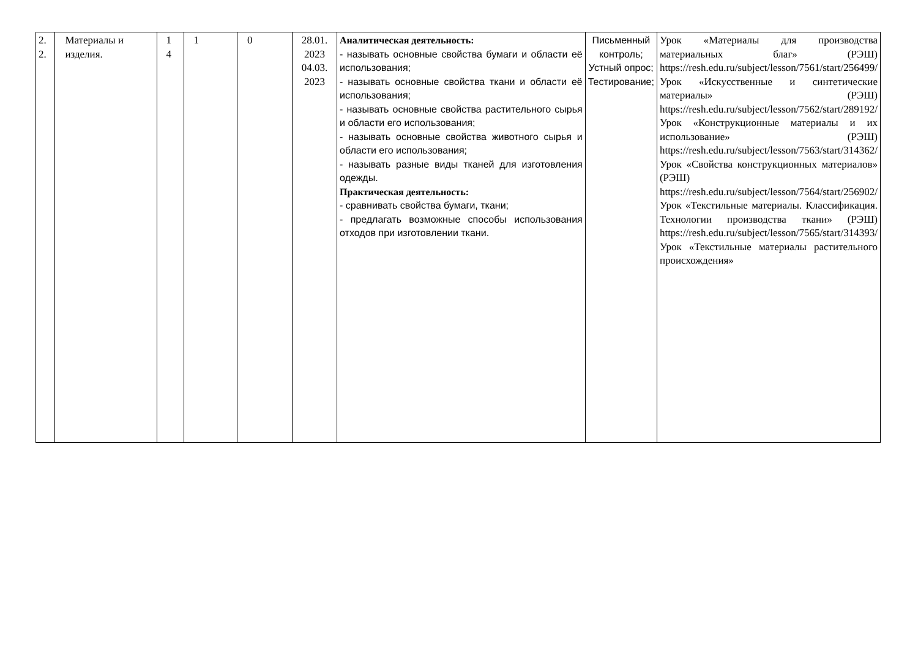| 2. 2. | Материалы и изделия. | 1 4 | 1 | 0 | 28.01. 2023 04.03. 2023 | Аналитическая деятельность: - называть основные свойства бумаги и области её использования; - называть основные свойства ткани и области её использования; - называть основные свойства растительного сырья и области его использования; - называть основные свойства животного сырья и области его использования; - называть разные виды тканей для изготовления одежды. Практическая деятельность: - сравнивать свойства бумаги, ткани; - предлагать возможные способы использования отходов при изготовлении ткани. | Письменный контроль; Устный опрос; Тестирование; | Урок «Материалы для производства материальных благ» (РЭШ) https://resh.edu.ru/subject/lesson/7561/start/256499/ Урок «Искусственные и синтетические материалы» (РЭШ) https://resh.edu.ru/subject/lesson/7562/start/289192/ Урок «Конструкционные материалы и их использование» (РЭШ) https://resh.edu.ru/subject/lesson/7563/start/314362/ Урок «Свойства конструкционных материалов» (РЭШ) https://resh.edu.ru/subject/lesson/7564/start/256902/ Урок «Текстильные материалы. Классификация. Технологии производства ткани» (РЭШ) https://resh.edu.ru/subject/lesson/7565/start/314393/ Урок «Текстильные материалы растительного происхождения» |